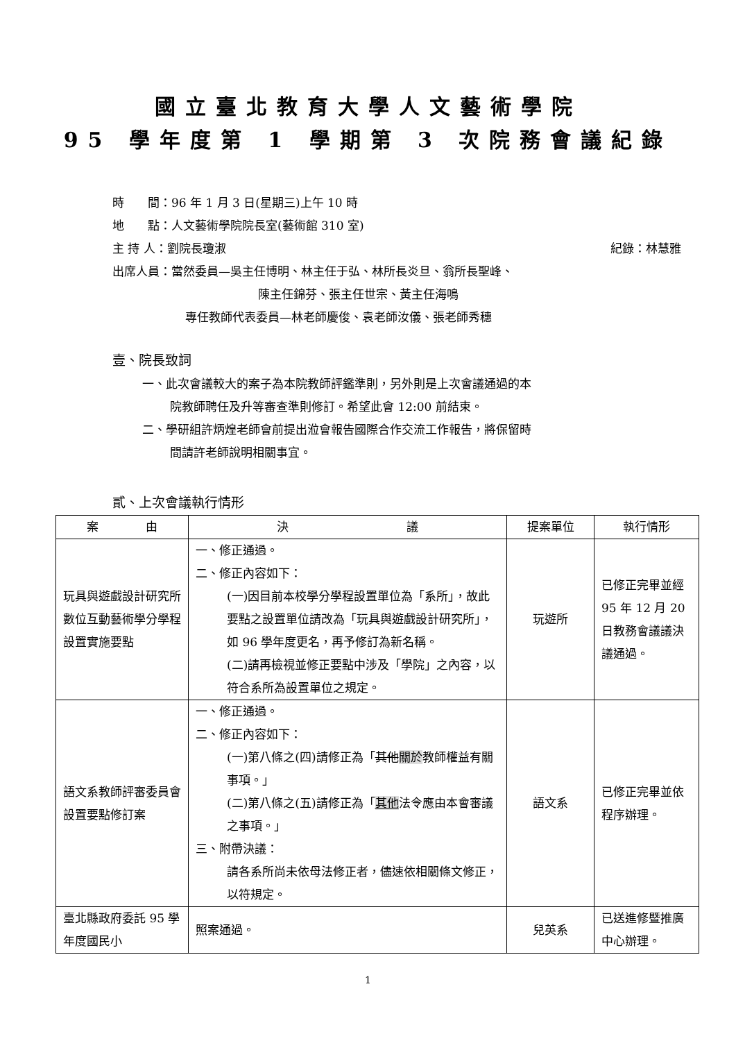國立臺北教育大學人文藝術學院
95 學年度第 1 學期第 3 次院務會議紀錄
時　　間：96 年 1 月 3 日(星期三)上午 10 時
地　　點：人文藝術學院院長室(藝術館 310 室)
主 持 人：劉院長瓊淑 紀錄：林慧雅
出席人員：當然委員—吳主任博明、林主任于弘、林所長炎旦、翁所長聖峰、
陳主任錦芬、張主任世宗、黃主任海鳴
專任教師代表委員—林老師慶俊、袁老師汝儀、張老師秀穗
壹、院長致詞
一、此次會議較大的案子為本院教師評鑑準則，另外則是上次會議通過的本
院教師聘任及升等審查準則修訂。希望此會 12:00 前結束。
二、學研組許炳煌老師會前提出涖會報告國際合作交流工作報告，將保留時
間請許老師說明相關事宜。
貳、上次會議執行情形
| 案 由 | 決 議 | 提案單位 | 執行情形 |
| --- | --- | --- | --- |
| 玩具與遊戲設計研究所數位互動藝術學分學程設置實施要點 | 一、修正通過。 二、修正內容如下： (一)因目前本校學分學程設置單位為「系所」，故此要點之設置單位請改為「玩具與遊戲設計研究所」，如 96 學年度更名，再予修訂為新名稱。 (二)請再檢視並修正要點中涉及「學院」之內容，以符合系所為設置單位之規定。 | 玩遊所 | 已修正完畢並經 95 年 12 月 20 日教務會議議決議通過。 |
| 語文系教師評審委員會設置要點修訂案 | 一、修正通過。 二、修正內容如下： (一)第八條之(四)請修正為「 其他 關於 教師權益有關事項。」 (二)第八條之(五)請修正為「 其他 法令應由本會審議之事項。」 三、附帶決議： 請各系所尚未依母法修正者，儘速依相關條文修正，以符規定。 | 語文系 | 已修正完畢並依程序辦理。 |
| 臺北縣政府委託 95 學年度國民小 | 照案通過。 | 兒英系 | 已送進修暨推廣中心辦理。 |
1